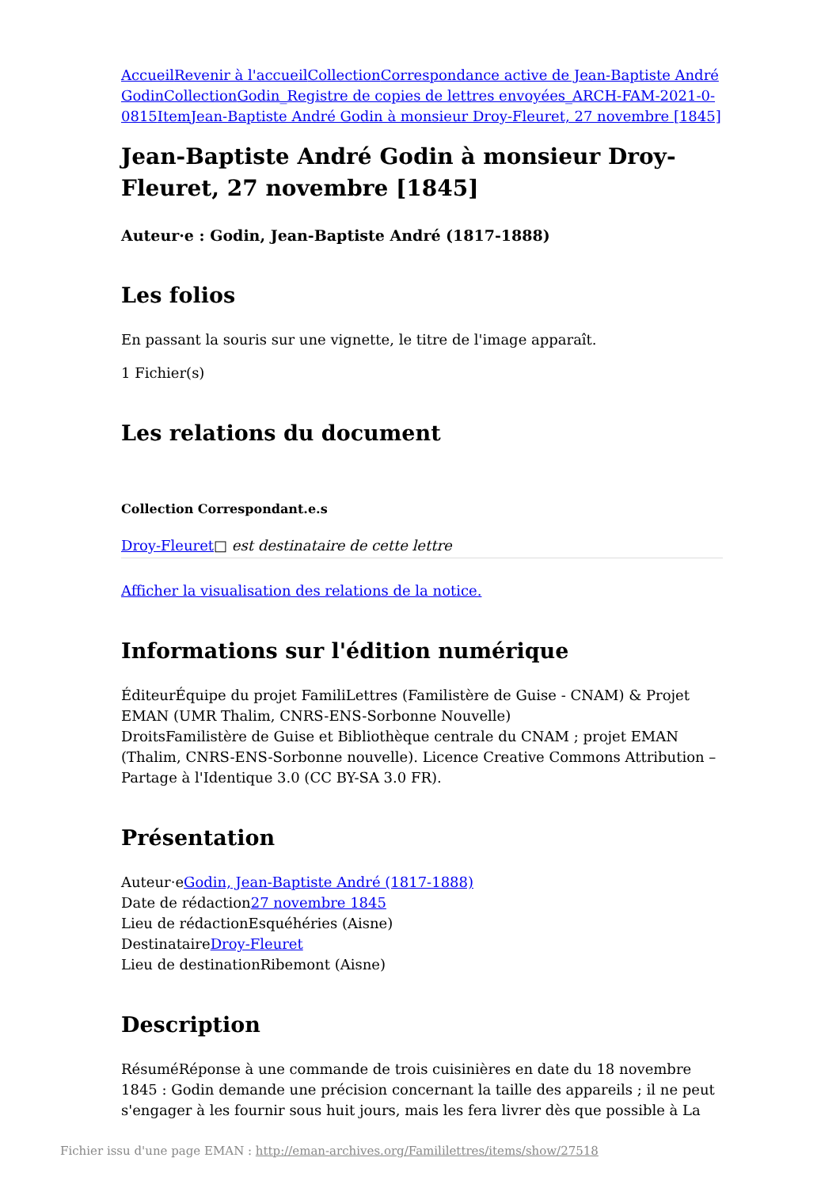Accueil Revenir à l'accueil Collection Correspondance active de Jean-Baptiste André Godin Collection Godin_Registre de copies de lettres envoyées_ARCH-FAM-2021-0-0815 Item Jean-Baptiste André Godin à monsieur Droy-Fleuret, 27 novembre [1845]
Jean-Baptiste André Godin à monsieur Droy-Fleuret, 27 novembre [1845]
Auteur·e : Godin, Jean-Baptiste André (1817-1888)
Les folios
En passant la souris sur une vignette, le titre de l'image apparaît.
1 Fichier(s)
Les relations du document
Collection Correspondant.e.s
Droy-Fleuret□ est destinataire de cette lettre
Afficher la visualisation des relations de la notice.
Informations sur l'édition numérique
ÉditeurÉquipe du projet FamiliLettres (Familistère de Guise - CNAM) & Projet EMAN (UMR Thalim, CNRS-ENS-Sorbonne Nouvelle)
DroitsFamilistère de Guise et Bibliothèque centrale du CNAM ; projet EMAN (Thalim, CNRS-ENS-Sorbonne nouvelle). Licence Creative Commons Attribution – Partage à l'Identique 3.0 (CC BY-SA 3.0 FR).
Présentation
Auteur·eGodin, Jean-Baptiste André (1817-1888)
Date de rédaction27 novembre 1845
Lieu de rédactionEsquéhéries (Aisne)
DestinataireDroy-Fleuret
Lieu de destinationRibemont (Aisne)
Description
RésuméRéponse à une commande de trois cuisinières en date du 18 novembre 1845 : Godin demande une précision concernant la taille des appareils ; il ne peut s'engager à les fournir sous huit jours, mais les fera livrer dès que possible à La
Fichier issu d'une page EMAN : http://eman-archives.org/Famililettres/items/show/27518